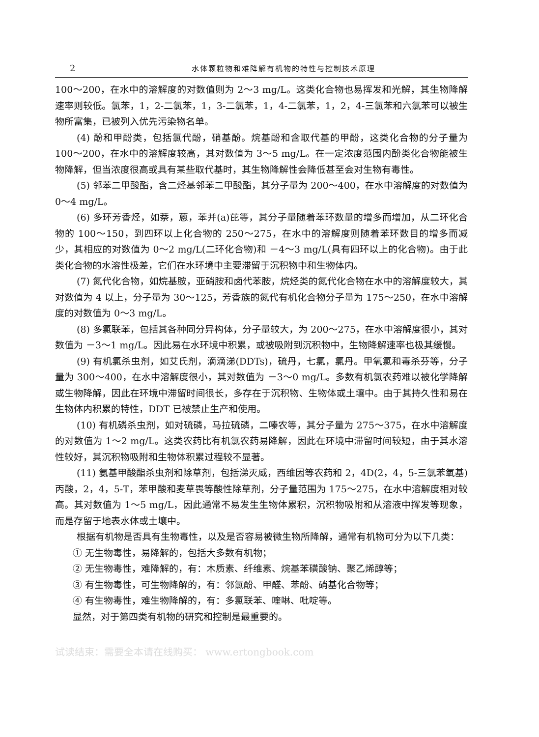2 水体颗粒物和难降解有机物的特性与控制技术原理
100～200，在水中的溶解度的对数值则为 2～3 mg/L。这类化合物也易挥发和光解，其生物降解速率则较低。氯苯，1，2-二氯苯，1，3-二氯苯，1，4-二氯苯，1，2，4-三氯苯和六氯苯可以被生物所富集，已被列入优先污染物名单。
(4) 酚和甲酚类，包括氯代酚，硝基酚。烷基酚和含取代基的甲酚，这类化合物的分子量为 100～200，在水中的溶解度较高，其对数值为 3～5 mg/L。在一定浓度范围内酚类化合物能被生物降解，但当浓度很高或具有某些取代基时，其生物降解性会降低甚至会对生物有毒性。
(5) 邻苯二甲酸酯，含二烃基邻苯二甲酸酯，其分子量为 200～400，在水中溶解度的对数值为 0～4 mg/L。
(6) 多环芳香烃，如萘，蒽，苯并(a)芘等，其分子量随着苯环数量的增多而增加，从二环化合物的 100～150，到四环以上化合物的 250～275，在水中的溶解度则随着苯环数目的增多而减少，其相应的对数值为 0～2 mg/L(二环化合物)和 －4～3 mg/L(具有四环以上的化合物)。由于此类化合物的水溶性极差，它们在水环境中主要滞留于沉积物中和生物体内。
(7) 氮代化合物，如烷基胺，亚硝胺和卤代苯胺，烷烃类的氮代化合物在水中的溶解度较大，其对数值为 4 以上，分子量为 30～125，芳香族的氮代有机化合物分子量为 175～250，在水中溶解度的对数值为 0～3 mg/L。
(8) 多氯联苯，包括其各种同分异构体，分子量较大，为 200～275，在水中溶解度很小，其对数值为 －3～1 mg/L。因此易在水环境中积累，或被吸附到沉积物中，生物降解速率也极其缓慢。
(9) 有机氯杀虫剂，如艾氏剂，滴滴涕(DDTs)，硫丹，七氯，氯丹。甲氧氯和毒杀芬等，分子量为 300～400，在水中溶解度很小，其对数值为 －3～0 mg/L。多数有机氯农药难以被化学降解或生物降解，因此在环境中滞留时间很长，多存在于沉积物、生物体或土壤中。由于其持久性和易在生物体内积累的特性，DDT 已被禁止生产和使用。
(10) 有机磷杀虫剂，如对硫磷，马拉硫磷，二嗪农等，其分子量为 275～375，在水中溶解度的对数值为 1～2 mg/L。这类农药比有机氯农药易降解，因此在环境中滞留时间较短，由于其水溶性较好，其沉积物吸附和生物体积累过程较不显著。
(11) 氨基甲酸酯杀虫剂和除草剂，包括涕灭威，西维因等农药和 2，4D(2，4，5-三氯苯氧基)丙酸，2，4，5-T，苯甲酸和麦草畏等酸性除草剂，分子量范围为 175～275，在水中溶解度相对较高。其对数值为 1～5 mg/L，因此通常不易发生生物体累积，沉积物吸附和从溶液中挥发等现象，而是存留于地表水体或土壤中。
根据有机物是否具有生物毒性，以及是否容易被微生物所降解，通常有机物可分为以下几类：
① 无生物毒性，易降解的，包括大多数有机物；
② 无生物毒性，难降解的，有：木质素、纤维素、烷基苯磺酸钠、聚乙烯醇等；
③ 有生物毒性，可生物降解的，有：邻氯酚、甲醛、苯酚、硝基化合物等；
④ 有生物毒性，难生物降解的，有：多氯联苯、喹啉、吡啶等。
显然，对于第四类有机物的研究和控制是最重要的。
试读结束：需要全本请在线购买： www.ertongbook.com